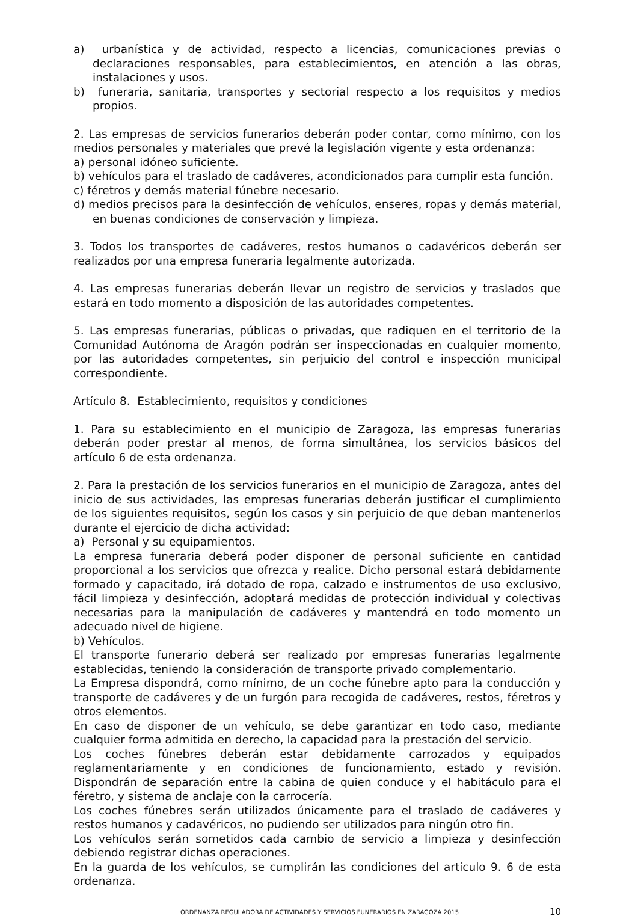a) urbanística y de actividad, respecto a licencias, comunicaciones previas o declaraciones responsables, para establecimientos, en atención a las obras, instalaciones y usos.
b) funeraria, sanitaria, transportes y sectorial respecto a los requisitos y medios propios.
2. Las empresas de servicios funerarios deberán poder contar, como mínimo, con los medios personales y materiales que prevé la legislación vigente y esta ordenanza:
a) personal idóneo suficiente.
b) vehículos para el traslado de cadáveres, acondicionados para cumplir esta función.
c) féretros y demás material fúnebre necesario.
d) medios precisos para la desinfección de vehículos, enseres, ropas y demás material, en buenas condiciones de conservación y limpieza.
3. Todos los transportes de cadáveres, restos humanos o cadavéricos deberán ser realizados por una empresa funeraria legalmente autorizada.
4. Las empresas funerarias deberán llevar un registro de servicios y traslados que estará en todo momento a disposición de las autoridades competentes.
5. Las empresas funerarias, públicas o privadas, que radiquen en el territorio de la Comunidad Autónoma de Aragón podrán ser inspeccionadas en cualquier momento, por las autoridades competentes, sin perjuicio del control e inspección municipal correspondiente.
Artículo 8. Establecimiento, requisitos y condiciones
1. Para su establecimiento en el municipio de Zaragoza, las empresas funerarias deberán poder prestar al menos, de forma simultánea, los servicios básicos del artículo 6 de esta ordenanza.
2. Para la prestación de los servicios funerarios en el municipio de Zaragoza, antes del inicio de sus actividades, las empresas funerarias deberán justificar el cumplimiento de los siguientes requisitos, según los casos y sin perjuicio de que deban mantenerlos durante el ejercicio de dicha actividad:
a) Personal y su equipamientos.
La empresa funeraria deberá poder disponer de personal suficiente en cantidad proporcional a los servicios que ofrezca y realice. Dicho personal estará debidamente formado y capacitado, irá dotado de ropa, calzado e instrumentos de uso exclusivo, fácil limpieza y desinfección, adoptará medidas de protección individual y colectivas necesarias para la manipulación de cadáveres y mantendrá en todo momento un adecuado nivel de higiene.
b) Vehículos.
El transporte funerario deberá ser realizado por empresas funerarias legalmente establecidas, teniendo la consideración de transporte privado complementario.
La Empresa dispondrá, como mínimo, de un coche fúnebre apto para la conducción y transporte de cadáveres y de un furgón para recogida de cadáveres, restos, féretros y otros elementos.
En caso de disponer de un vehículo, se debe garantizar en todo caso, mediante cualquier forma admitida en derecho, la capacidad para la prestación del servicio.
Los coches fúnebres deberán estar debidamente carrozados y equipados reglamentariamente y en condiciones de funcionamiento, estado y revisión. Dispondrán de separación entre la cabina de quien conduce y el habitáculo para el féretro, y sistema de anclaje con la carrocería.
Los coches fúnebres serán utilizados únicamente para el traslado de cadáveres y restos humanos y cadavéricos, no pudiendo ser utilizados para ningún otro fin.
Los vehículos serán sometidos cada cambio de servicio a limpieza y desinfección debiendo registrar dichas operaciones.
En la guarda de los vehículos, se cumplirán las condiciones del artículo 9. 6 de esta ordenanza.
ORDENANZA REGULADORA DE ACTIVIDADES Y SERVICIOS FUNERARIOS EN ZARAGOZA 2015 10